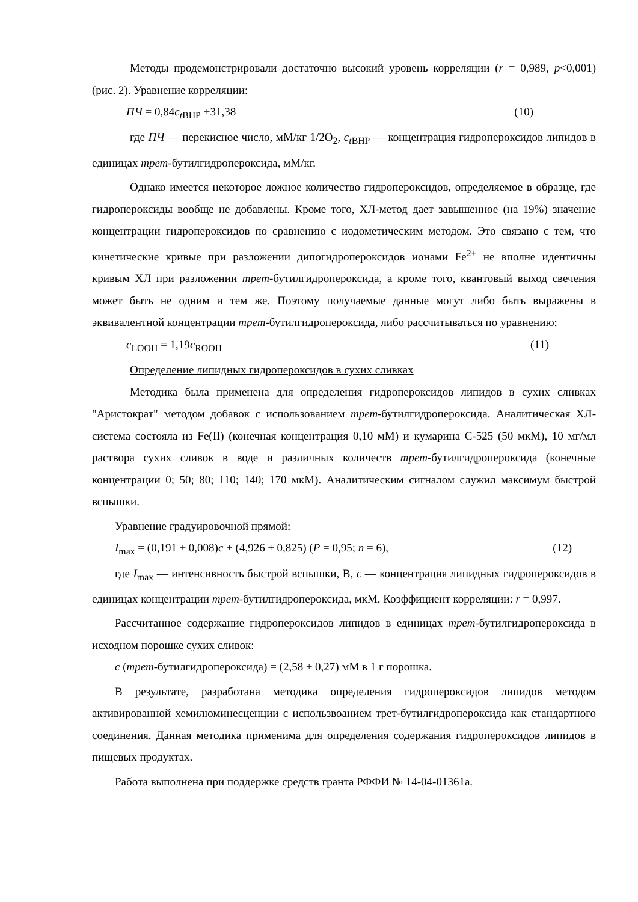Методы продемонстрировали достаточно высокий уровень корреляции (r = 0,989, p<0,001) (рис. 2). Уравнение корреляции:
ПЧ = 0,84c<sub>t</sub><sub>BHP</sub> +31,38 (10)
где ПЧ — перекисное число, мМ/кг 1/2O<sub>2</sub>, c<sub>t</sub><sub>BHP</sub> — концентрация гидропероксидов липидов в единицах трет-бутилгидропероксида, мМ/кг.
Однако имеется некоторое ложное количество гидропероксидов, определяемое в образце, где гидропероксиды вообще не добавлены. Кроме того, ХЛ-метод дает завышенное (на 19%) значение концентрации гидропероксидов по сравнению с иодометическим методом. Это связано с тем, что кинетические кривые при разложении дипогидропероксидов ионами Fe<sup>2+</sup> не вполне идентичны кривым ХЛ при разложении трет-бутилгидропероксида, а кроме того, квантовый выход свечения может быть не одним и тем же. Поэтому получаемые данные могут либо быть выражены в эквивалентной концентрации трет-бутилгидропероксида, либо рассчитываться по уравнению:
c<sub>LOOH</sub> = 1,19c<sub>ROOH</sub> (11)
Определение липидных гидропероксидов в сухих сливках
Методика была применена для определения гидропероксидов липидов в сухих сливках "Аристократ" методом добавок с использованием трет-бутилгидропероксида. Аналитическая ХЛ-система состояла из Fe(II) (конечная концентрация 0,10 мМ) и кумарина С-525 (50 мкМ), 10 мг/мл раствора сухих сливок в воде и различных количеств трет-бутилгидропероксида (конечные концентрации 0; 50; 80; 110; 140; 170 мкМ). Аналитическим сигналом служил максимум быстрой вспышки.
Уравнение градуировочной прямой:
I<sub>max</sub> = (0,191 ± 0,008)c + (4,926 ± 0,825) (P = 0,95; n = 6), (12)
где I<sub>max</sub> — интенсивность быстрой вспышки, В, c — концентрация липидных гидропероксидов в единицах концентрации трет-бутилгидропероксида, мкМ. Коэффициент корреляции: r = 0,997.
Рассчитанное содержание гидропероксидов липидов в единицах трет-бутилгидропероксида в исходном порошке сухих сливок:
c (трет-бутилгидропероксида) = (2,58 ± 0,27) мМ в 1 г порошка.
В результате, разработана методика определения гидропероксидов липидов методом активированной хемилюминесценции с использвоанием трет-бутилгидропероксида как стандартного соединения. Данная методика применима для определения содержания гидропероксидов липидов в пищевых продуктах.
Работа выполнена при поддержке средств гранта РФФИ № 14-04-01361а.